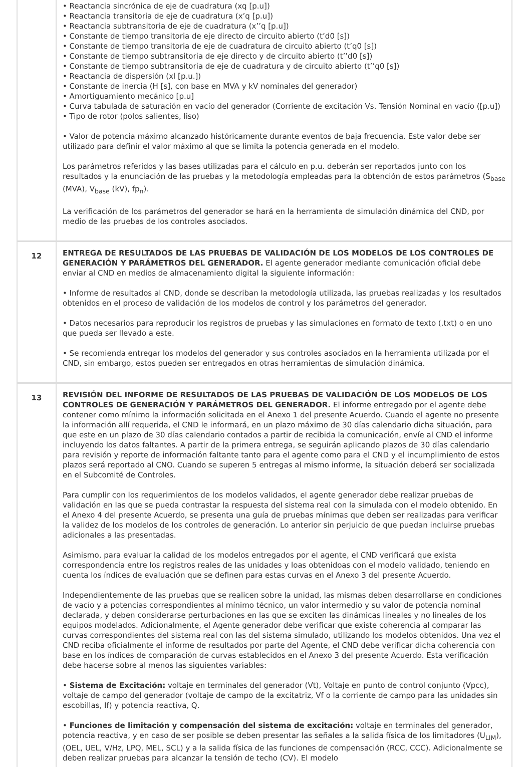| | • Reactancia sincrónica de eje de cuadratura (xq [p.u]) • Reactancia transitoria de eje de cuadratura (x’q [p.u]) • Reactancia subtransitoria de eje de cuadratura (x’’q [p.u]) • Constante de tiempo transitoria de eje directo de circuito abierto (t’d0 [s]) • Constante de tiempo transitoria de eje de cuadratura de circuito abierto (t’q0 [s]) • Constante de tiempo subtransitoria de eje directo y de circuito abierto (t’’d0 [s]) • Constante de tiempo subtransitoria de eje de cuadratura y de circuito abierto (t’’q0 [s]) • Reactancia de dispersión (xl [p.u.]) • Constante de inercia (H [s], con base en MVA y kV nominales del generador) • Amortiguamiento mecánico [p.u] • Curva tabulada de saturación en vacío del generador (Corriente de excitación Vs. Tensión Nominal en vacío ([p.u]) • Tipo de rotor (polos salientes, liso) • Valor de potencia máximo alcanzado históricamente durante eventos de baja frecuencia. Este valor debe ser utilizado para definir el valor máximo al que se limita la potencia generada en el modelo. Los parámetros referidos y las bases utilizadas para el cálculo en p.u. deberán ser reportados junto con los resultados y la enunciación de las pruebas y la metodología empleadas para la obtención de estos parámetros (S<sub>base</sub> (MVA), V<sub>base</sub> (kV), fp<sub>n</sub>). La verificación de los parámetros del generador se hará en la herramienta de simulación dinámica del CND, por medio de las pruebas de los controles asociados. |
| 12 | ENTREGA DE RESULTADOS DE LAS PRUEBAS DE VALIDACIÓN DE LOS MODELOS DE LOS CONTROLES DE GENERACIÓN Y PARÁMETROS DEL GENERADOR. El agente generador mediante comunicación oficial debe enviar al CND en medios de almacenamiento digital la siguiente información: • Informe de resultados al CND, donde se describan la metodología utilizada, las pruebas realizadas y los resultados obtenidos en el proceso de validación de los modelos de control y los parámetros del generador. • Datos necesarios para reproducir los registros de pruebas y las simulaciones en formato de texto (.txt) o en uno que pueda ser llevado a este. • Se recomienda entregar los modelos del generador y sus controles asociados en la herramienta utilizada por el CND, sin embargo, estos pueden ser entregados en otras herramientas de simulación dinámica. |
| 13 | REVISIÓN DEL INFORME DE RESULTADOS DE LAS PRUEBAS DE VALIDACIÓN DE LOS MODELOS DE LOS CONTROLES DE GENERACIÓN Y PARÁMETROS DEL GENERADOR. El informe entregado por el agente debe contener como mínimo la información solicitada en el Anexo 1 del presente Acuerdo. Cuando el agente no presente la información allí requerida, el CND le informará, en un plazo máximo de 30 días calendario dicha situación, para que este en un plazo de 30 días calendario contados a partir de recibida la comunicación, envíe al CND el informe incluyendo los datos faltantes. A partir de la primera entrega, se seguirán aplicando plazos de 30 días calendario para revisión y reporte de información faltante tanto para el agente como para el CND y el incumplimiento de estos plazos será reportado al CNO. Cuando se superen 5 entregas al mismo informe, la situación deberá ser socializada en el Subcomité de Controles. Para cumplir con los requerimientos de los modelos validados, el agente generador debe realizar pruebas de validación en las que se pueda contrastar la respuesta del sistema real con la simulada con el modelo obtenido. En el Anexo 4 del presente Acuerdo, se presenta una guía de pruebas mínimas que deben ser realizadas para verificar la validez de los modelos de los controles de generación. Lo anterior sin perjuicio de que puedan incluirse pruebas adicionales a las presentadas. Asimismo, para evaluar la calidad de los modelos entregados por el agente, el CND verificará que exista correspondencia entre los registros reales de las unidades y loas obtenidoas con el modelo validado, teniendo en cuenta los índices de evaluación que se definen para estas curvas en el Anexo 3 del presente Acuerdo. Independientemente de las pruebas que se realicen sobre la unidad, las mismas deben desarrollarse en condiciones de vacío y a potencias correspondientes al mínimo técnico, un valor intermedio y su valor de potencia nominal declarada, y deben considerarse perturbaciones en las que se exciten las dinámicas lineales y no lineales de los equipos modelados. Adicionalmente, el Agente generador debe verificar que existe coherencia al comparar las curvas correspondientes del sistema real con las del sistema simulado, utilizando los modelos obtenidos. Una vez el CND reciba oficialmente el informe de resultados por parte del Agente, el CND debe verificar dicha coherencia con base en los índices de comparación de curvas establecidos en el Anexo 3 del presente Acuerdo. Esta verificación debe hacerse sobre al menos las siguientes variables: • Sistema de Excitación: voltaje en terminales del generador (Vt), Voltaje en punto de control conjunto (Vpcc), voltaje de campo del generador (voltaje de campo de la excitatriz, Vf o la corriente de campo para las unidades sin escobillas, If) y potencia reactiva, Q. • Funciones de limitación y compensación del sistema de excitación: voltaje en terminales del generador, potencia reactiva, y en caso de ser posible se deben presentar las señales a la salida física de los limitadores (U<sub>LIM</sub>), (OEL, UEL, V/Hz, LPQ, MEL, SCL) y a la salida física de las funciones de compensación (RCC, CCC). Adicionalmente se deben realizar pruebas para alcanzar la tensión de techo (CV). El modelo |